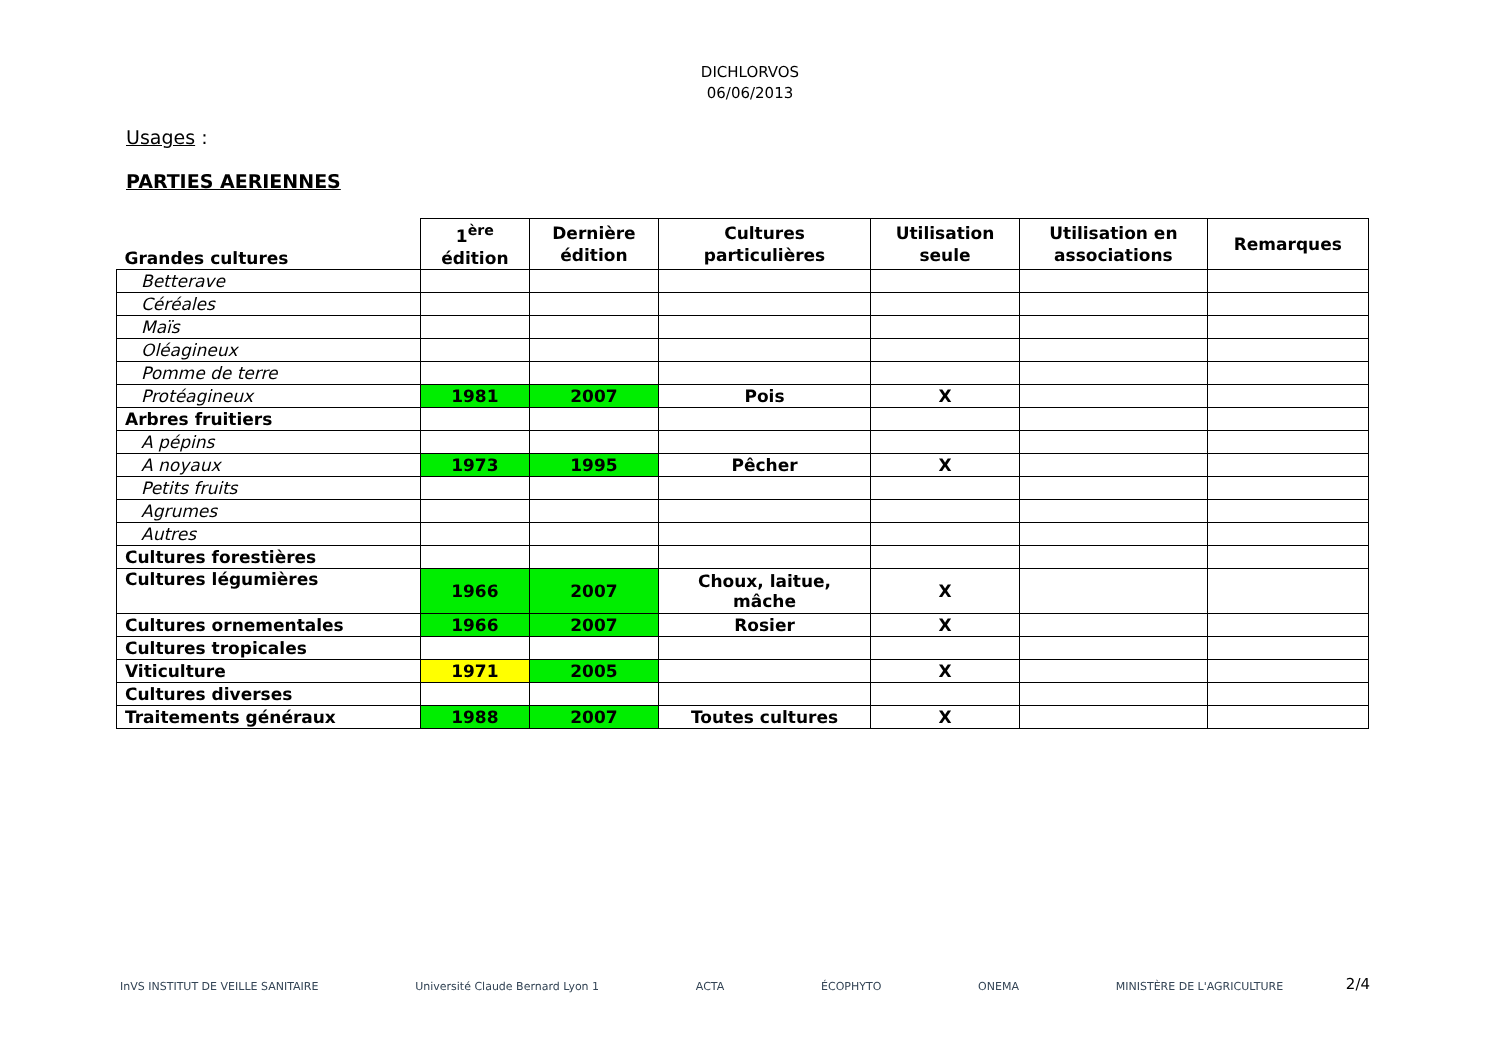DICHLORVOS
06/06/2013
Usages :
PARTIES AERIENNES
| Grandes cultures | 1<sup>ère</sup> édition | Dernière édition | Cultures particulières | Utilisation seule | Utilisation en associations | Remarques |
| --- | --- | --- | --- | --- | --- | --- |
| Betterave | | | | | | |
| Céréales | | | | | | |
| Maïs | | | | | | |
| Oléagineux | | | | | | |
| Pomme de terre | | | | | | |
| Protéagineux | 1981 | 2007 | Pois | X | | |
| Arbres fruitiers | | | | | | |
| A pépins | | | | | | |
| A noyaux | 1973 | 1995 | Pêcher | X | | |
| Petits fruits | | | | | | |
| Agrumes | | | | | | |
| Autres | | | | | | |
| Cultures forestières | | | | | | |
| Cultures légumières | 1966 | 2007 | Choux, laitue, mâche | X | | |
| Cultures ornementales | 1966 | 2007 | Rosier | X | | |
| Cultures tropicales | | | | | | |
| Viticulture | 1971 | 2005 | | X | | |
| Cultures diverses | | | | | | |
| Traitements généraux | 1988 | 2007 | Toutes cultures | X | | |
InVS INSTITUT DE VEILLE SANITAIRE Université Claude Bernard Lyon 1 ACTA ÉCOPHYTO ONEMA MINISTÈRE DE L'AGRICULTURE
2/4